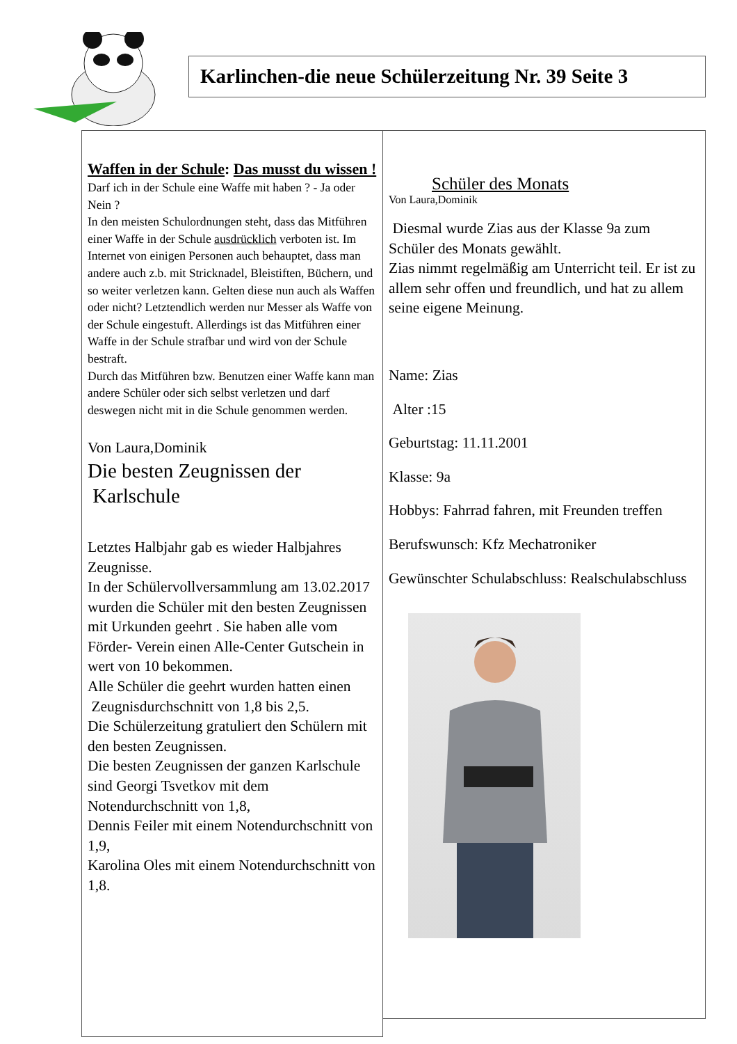Karlinchen-die neue Schülerzeitung Nr. 39 Seite 3
Waffen in der Schule: Das musst du wissen !
Darf ich in der Schule eine Waffe mit haben ? - Ja oder Nein ?
In den meisten Schulordnungen steht, dass das Mitführen einer Waffe in der Schule ausdrücklich verboten ist. Im Internet von einigen Personen auch behauptet, dass man andere auch z.b. mit Stricknadel, Bleistiften, Büchern, und so weiter verletzen kann. Gelten diese nun auch als Waffen oder nicht? Letztendlich werden nur Messer als Waffe von der Schule eingestuft. Allerdings ist das Mitführen einer Waffe in der Schule strafbar und wird von der Schule bestraft.
Durch das Mitführen bzw. Benutzen einer Waffe kann man andere Schüler oder sich selbst verletzen und darf deswegen nicht mit in die Schule genommen werden.
Von Laura,Dominik
Die besten Zeugnissen der
Karlschule
Letztes Halbjahr gab es wieder Halbjahres Zeugnisse.
In der Schülervollversammlung am 13.02.2017 wurden die Schüler mit den besten Zeugnissen mit Urkunden geehrt . Sie haben alle vom Förder- Verein einen Alle-Center Gutschein in wert von 10 bekommen.
Alle Schüler die geehrt wurden hatten einen
Zeugnisdurchschnitt von 1,8 bis 2,5.
Die Schülerzeitung gratuliert den Schülern mit den besten Zeugnissen.
Die besten Zeugnissen der ganzen Karlschule sind Georgi Tsvetkov mit dem Notendurchschnitt von 1,8,
Dennis Feiler mit einem Notendurchschnitt von 1,9,
Karolina Oles mit einem Notendurchschnitt von 1,8.
Schüler des Monats
Von Laura,Dominik
Diesmal wurde Zias aus der Klasse 9a zum Schüler des Monats gewählt.
Zias nimmt regelmäßig am Unterricht teil. Er ist zu allem sehr offen und freundlich, und hat zu allem seine eigene Meinung.
Name: Zias
Alter :15
Geburtstag: 11.11.2001
Klasse: 9a
Hobbys: Fahrrad fahren, mit Freunden treffen
Berufswunsch: Kfz Mechatroniker
Gewünschter Schulabschluss: Realschulabschluss